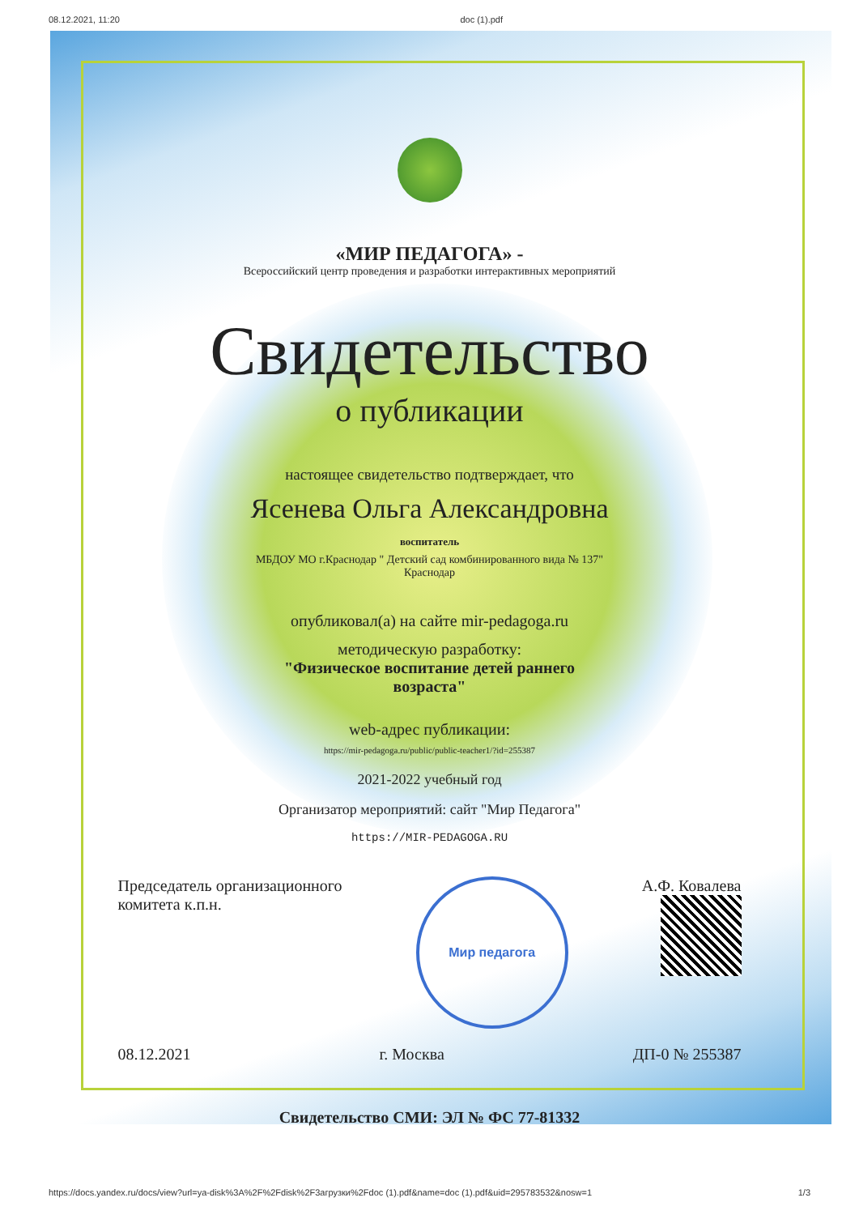08.12.2021, 11:20 doc (1).pdf
«МИР ПЕДАГОГА» -
Всероссийский центр проведения и разработки интерактивных мероприятий
Свидетельство
о публикации
настоящее свидетельство подтверждает, что
Ясенева Ольга Александровна
воспитатель
МБДОУ МО г.Краснодар " Детский сад комбинированного вида № 137"
Краснодар
опубликовал(а) на сайте mir-pedagoga.ru
методическую разработку:
"Физическое воспитание детей раннего
возраста"
web-адрес публикации:
https://mir-pedagoga.ru/public/public-teacher1/?id=255387
2021-2022 учебный год
Организатор мероприятий: сайт "Мир Педагога"
https://MIR-PEDAGOGA.RU
Председатель организационного
комитета к.п.н.
Мир педагога
А.Ф. Ковалева
08.12.2021 г. Москва ДП-0 № 255387
Свидетельство СМИ: ЭЛ № ФС 77-81332
https://docs.yandex.ru/docs/view?url=ya-disk%3A%2F%2Fdisk%2F3агрузки%2Fdoc (1).pdf&name=doc (1).pdf&uid=295783532&nosw=1 1/3